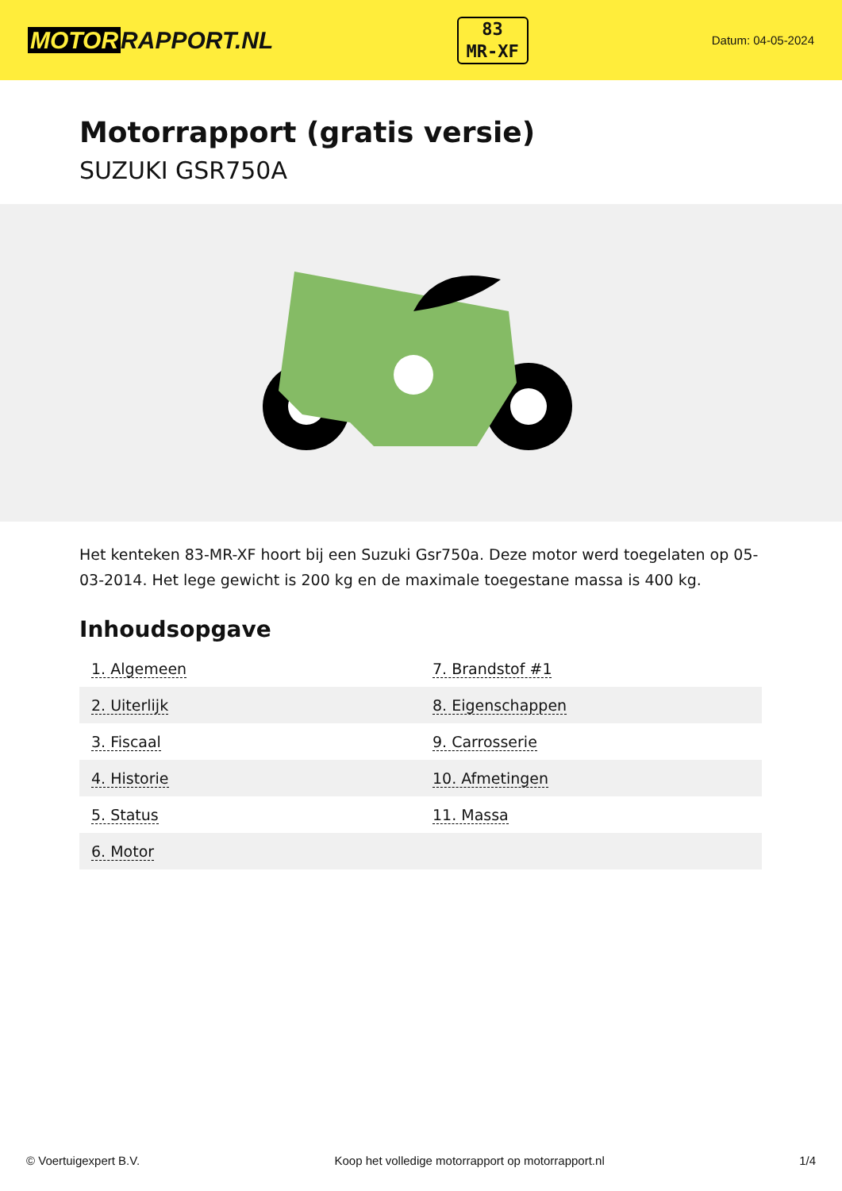MOTOR RAPPORT.NL
83
MR-XF
Datum: 04-05-2024
Motorrapport (gratis versie)
SUZUKI GSR750A
Het kenteken 83-MR-XF hoort bij een Suzuki Gsr750a. Deze motor werd toegelaten op 05-03-2014. Het lege gewicht is 200 kg en de maximale toegestane massa is 400 kg.
Inhoudsopgave
| 1. Algemeen | 7. Brandstof #1 |
| 2. Uiterlijk | 8. Eigenschappen |
| 3. Fiscaal | 9. Carrosserie |
| 4. Historie | 10. Afmetingen |
| 5. Status | 11. Massa |
| 6. Motor | |
© Voertuigexpert B.V. Koop het volledige motorrapport op motorrapport.nl 1/4